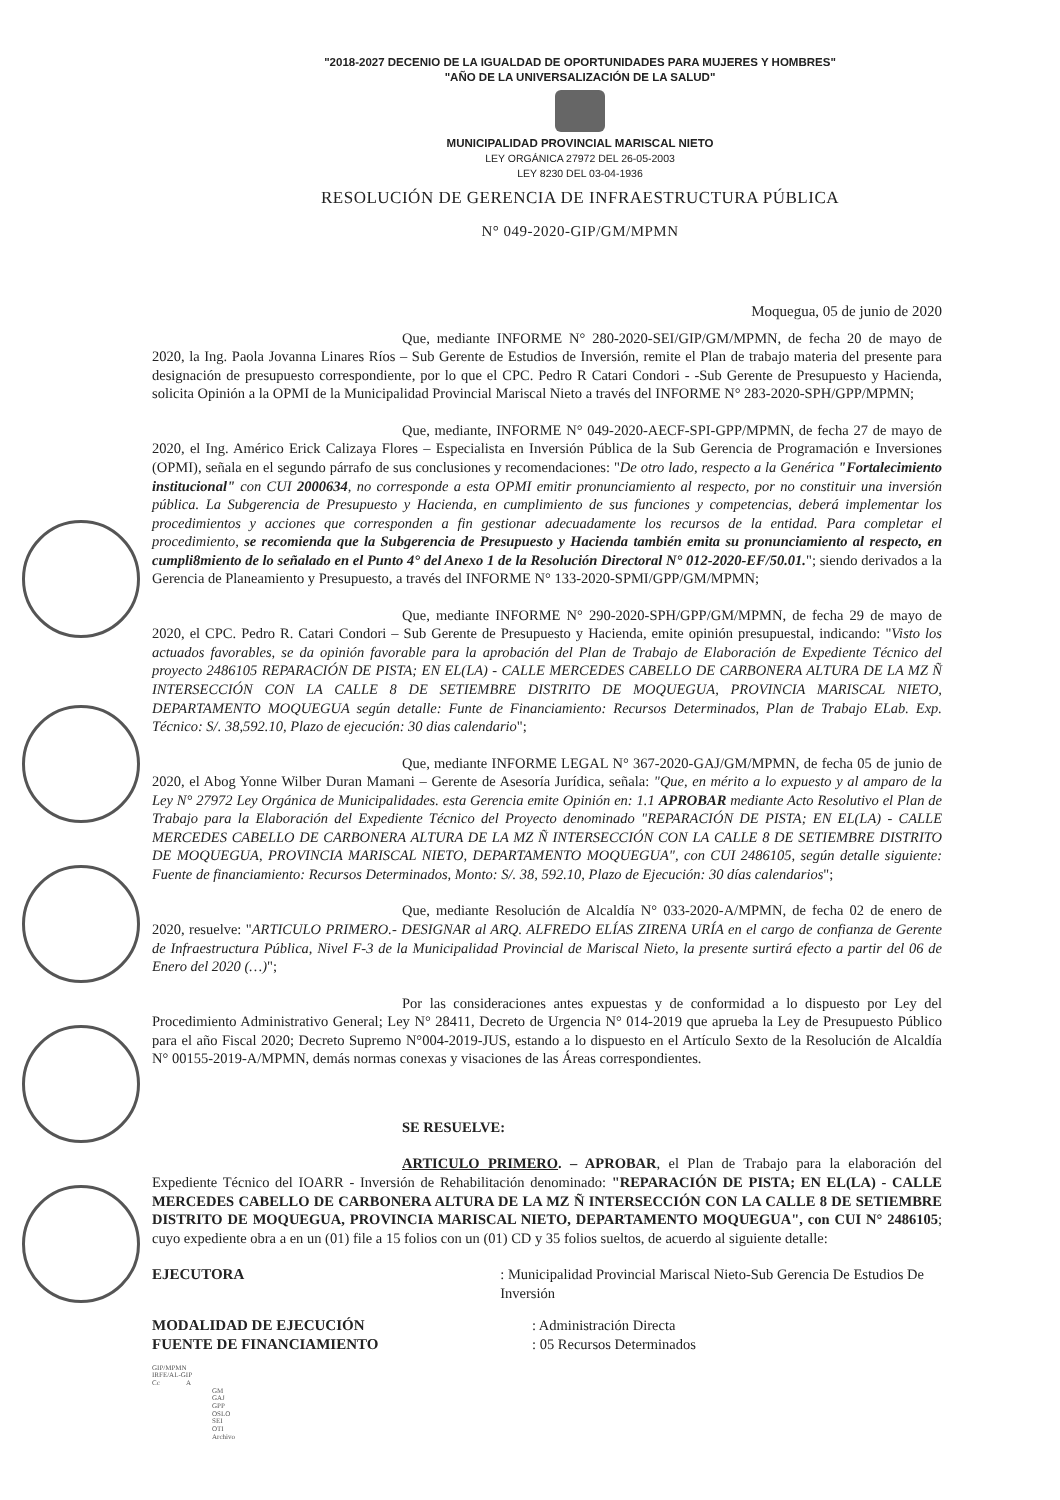"2018-2027 DECENIO DE LA IGUALDAD DE OPORTUNIDADES PARA MUJERES Y HOMBRES"
"AÑO DE LA UNIVERSALIZACIÓN DE LA SALUD"
MUNICIPALIDAD PROVINCIAL MARISCAL NIETO
LEY ORGÁNICA 27972 DEL 26-05-2003
LEY 8230 DEL 03-04-1936
RESOLUCIÓN DE GERENCIA DE INFRAESTRUCTURA PÚBLICA
N° 049-2020-GIP/GM/MPMN
Moquegua, 05 de junio de 2020
Que, mediante INFORME N° 280-2020-SEI/GIP/GM/MPMN, de fecha 20 de mayo de 2020, la Ing. Paola Jovanna Linares Ríos – Sub Gerente de Estudios de Inversión, remite el Plan de trabajo materia del presente para designación de presupuesto correspondiente, por lo que el CPC. Pedro R Catari Condori - -Sub Gerente de Presupuesto y Hacienda, solicita Opinión a la OPMI de la Municipalidad Provincial Mariscal Nieto a través del INFORME N° 283-2020-SPH/GPP/MPMN;
Que, mediante, INFORME N° 049-2020-AECF-SPI-GPP/MPMN, de fecha 27 de mayo de 2020, el Ing. Américo Erick Calizaya Flores – Especialista en Inversión Pública de la Sub Gerencia de Programación e Inversiones (OPMI), señala en el segundo párrafo de sus conclusiones y recomendaciones: "De otro lado, respecto a la Genérica "Fortalecimiento institucional" con CUI 2000634, no corresponde a esta OPMI emitir pronunciamiento al respecto, por no constituir una inversión pública. La Subgerencia de Presupuesto y Hacienda, en cumplimiento de sus funciones y competencias, deberá implementar los procedimientos y acciones que corresponden a fin gestionar adecuadamente los recursos de la entidad. Para completar el procedimiento, se recomienda que la Subgerencia de Presupuesto y Hacienda también emita su pronunciamiento al respecto, en cumpli8miento de lo señalado en el Punto 4° del Anexo 1 de la Resolución Directoral N° 012-2020-EF/50.01."; siendo derivados a la Gerencia de Planeamiento y Presupuesto, a través del INFORME N° 133-2020-SPMI/GPP/GM/MPMN;
Que, mediante INFORME N° 290-2020-SPH/GPP/GM/MPMN, de fecha 29 de mayo de 2020, el CPC. Pedro R. Catari Condori – Sub Gerente de Presupuesto y Hacienda, emite opinión presupuestal, indicando: "Visto los actuados favorables, se da opinión favorable para la aprobación del Plan de Trabajo de Elaboración de Expediente Técnico del proyecto 2486105 REPARACIÓN DE PISTA; EN EL(LA) - CALLE MERCEDES CABELLO DE CARBONERA ALTURA DE LA MZ Ñ INTERSECCIÓN CON LA CALLE 8 DE SETIEMBRE DISTRITO DE MOQUEGUA, PROVINCIA MARISCAL NIETO, DEPARTAMENTO MOQUEGUA según detalle: Funte de Financiamiento: Recursos Determinados, Plan de Trabajo ELab. Exp. Técnico: S/. 38,592.10, Plazo de ejecución: 30 dias calendario";
Que, mediante INFORME LEGAL N° 367-2020-GAJ/GM/MPMN, de fecha 05 de junio de 2020, el Abog Yonne Wilber Duran Mamani – Gerente de Asesoría Jurídica, señala: "Que, en mérito a lo expuesto y al amparo de la Ley N° 27972 Ley Orgánica de Municipalidades. esta Gerencia emite Opinión en: 1.1 APROBAR mediante Acto Resolutivo el Plan de Trabajo para la Elaboración del Expediente Técnico del Proyecto denominado "REPARACIÓN DE PISTA; EN EL(LA) - CALLE MERCEDES CABELLO DE CARBONERA ALTURA DE LA MZ Ñ INTERSECCIÓN CON LA CALLE 8 DE SETIEMBRE DISTRITO DE MOQUEGUA, PROVINCIA MARISCAL NIETO, DEPARTAMENTO MOQUEGUA", con CUI 2486105, según detalle siguiente: Fuente de financiamiento: Recursos Determinados, Monto: S/. 38, 592.10, Plazo de Ejecución: 30 días calendarios";
Que, mediante Resolución de Alcaldía N° 033-2020-A/MPMN, de fecha 02 de enero de 2020, resuelve: "ARTICULO PRIMERO.- DESIGNAR al ARQ. ALFREDO ELÍAS ZIRENA URÍA en el cargo de confianza de Gerente de Infraestructura Pública, Nivel F-3 de la Municipalidad Provincial de Mariscal Nieto, la presente surtirá efecto a partir del 06 de Enero del 2020 (…)";
Por las consideraciones antes expuestas y de conformidad a lo dispuesto por Ley del Procedimiento Administrativo General; Ley N° 28411, Decreto de Urgencia N° 014-2019 que aprueba la Ley de Presupuesto Público para el año Fiscal 2020; Decreto Supremo N°004-2019-JUS, estando a lo dispuesto en el Artículo Sexto de la Resolución de Alcaldía N° 00155-2019-A/MPMN, demás normas conexas y visaciones de las Áreas correspondientes.
SE RESUELVE:
ARTICULO PRIMERO. – APROBAR, el Plan de Trabajo para la elaboración del Expediente Técnico del IOARR - Inversión de Rehabilitación denominado: "REPARACIÓN DE PISTA; EN EL(LA) - CALLE MERCEDES CABELLO DE CARBONERA ALTURA DE LA MZ Ñ INTERSECCIÓN CON LA CALLE 8 DE SETIEMBRE DISTRITO DE MOQUEGUA, PROVINCIA MARISCAL NIETO, DEPARTAMENTO MOQUEGUA", con CUI N° 2486105; cuyo expediente obra a en un (01) file a 15 folios con un (01) CD y 35 folios sueltos, de acuerdo al siguiente detalle:
EJECUTORA : Municipalidad Provincial Mariscal Nieto-Sub Gerencia De Estudios De Inversión
MODALIDAD DE EJECUCIÓN
FUENTE DE FINANCIAMIENTO
: Administración Directa
: 05 Recursos Determinados
GIP/MPMN
IRFE/AL-GIP
Cc A
GM
GAJ
GPP
OSLO
SEI
OTI
Archivo